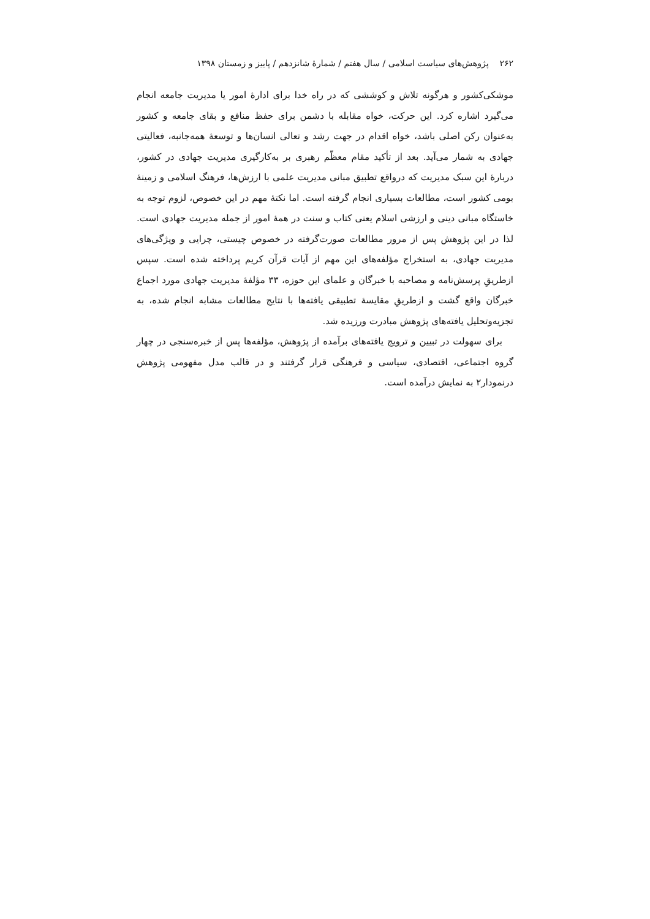۲۶۲ پژوهش‌های سیاست اسلامی / سال هفتم / شمارهٔ شانزدهم / پاییز و زمستان ۱۳۹۸
موشکی‌کشور و هرگونه تلاش و کوششی که در راه خدا برای ادارهٔ امور یا مدیریت جامعه انجام می‌گیرد اشاره کرد. این حرکت، خواه مقابله با دشمن برای حفظ منافع و بقای جامعه و کشور به‌عنوان رکن اصلی باشد، خواه اقدام در جهت رشد و تعالی انسان‌ها و توسعهٔ همه‌جانبه، فعالیتی جهادی به شمار می‌آید. بعد از تأکید مقام معظّم رهبری بر به‌کارگیری مدیریت جهادی در کشور، دربارهٔ این سبک مدیریت که درواقع تطبیق مبانی مدیریت علمی با ارزش‌ها، فرهنگ اسلامی و زمینهٔ بومی کشور است، مطالعات بسیاری انجام گرفته است. اما نکتهٔ مهم در این خصوص، لزوم توجه به خاستگاه مبانی دینی و ارزشی اسلام یعنی کتاب و سنت در همهٔ امور از جمله مدیریت جهادی است. لذا در این پژوهش پس از مرور مطالعات صورت‌گرفته در خصوص چیستی، چرایی و ویژگی‌های مدیریت جهادی، به استخراج مؤلفه‌های این مهم از آیات قرآن کریم پرداخته شده است. سپس ازطریقِ پرسش‌نامه و مصاحبه با خبرگان و علمای این حوزه، ۳۳ مؤلفهٔ مدیریت جهادی مورد اجماع خبرگان واقع گشت و ازطریقِ مقایسهٔ تطبیقی یافته‌ها با نتایج مطالعات مشابه انجام شده، به تجزیه‌وتحلیل یافته‌های پژوهش مبادرت ورزیده شد.
برای سهولت در تبیین و ترویج یافته‌های برآمده از پژوهش، مؤلفه‌ها پس از خبره‌سنجی در چهار گروه اجتماعی، اقتصادی، سیاسی و فرهنگی قرار گرفتند و در قالب مدل مفهومی پژوهش درنمودار۲ به نمایش درآمده است.